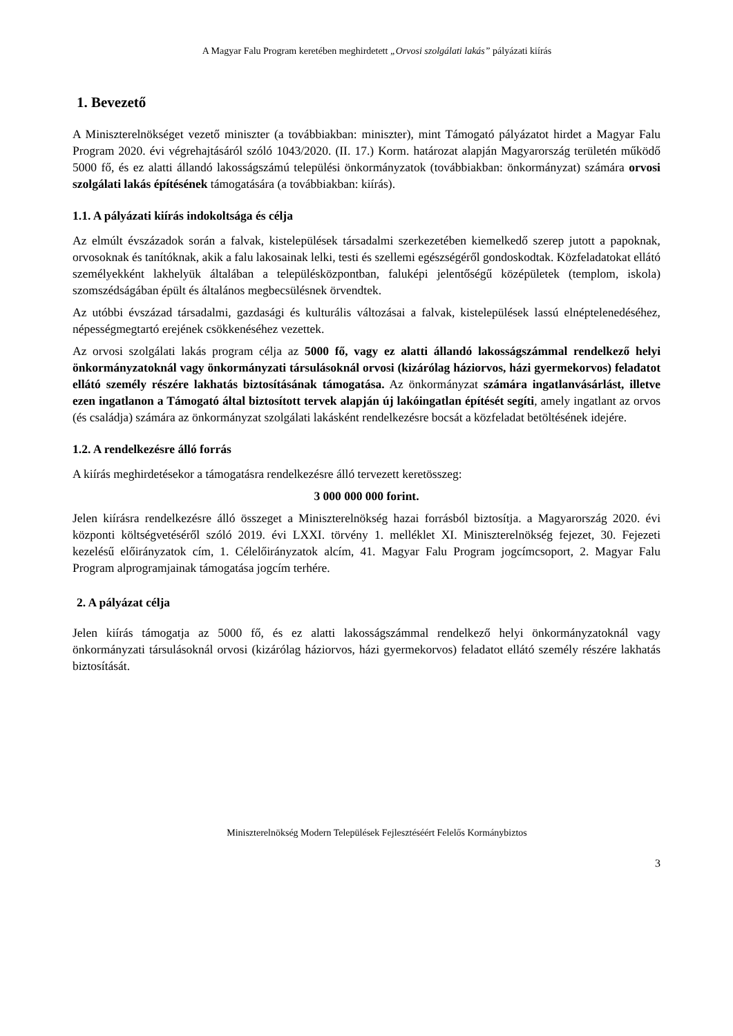A Magyar Falu Program keretében meghirdetett „Orvosi szolgálati lakás” pályázati kiírás
1. Bevezető
A Miniszterelnökséget vezető miniszter (a továbbiakban: miniszter), mint Támogató pályázatot hirdet a Magyar Falu Program 2020. évi végrehajtásáról szóló 1043/2020. (II. 17.) Korm. határozat alapján Magyarország területén működő 5000 fő, és ez alatti állandó lakosságszámú települési önkormányzatok (továbbiakban: önkormányzat) számára orvosi szolgálati lakás építésének támogatására (a továbbiakban: kiírás).
1.1. A pályázati kiírás indokoltsága és célja
Az elmúlt évszázadok során a falvak, kistelepülések társadalmi szerkezetében kiemelkedő szerep jutott a papoknak, orvosoknak és tanítóknak, akik a falu lakosainak lelki, testi és szellemi egészségéről gondoskodtak. Közfeladatokat ellátó személyekként lakhelyük általában a településközpontban, faluképi jelentőségű középületek (templom, iskola) szomszédságában épült és általános megbecsülésnek örvendtek.
Az utóbbi évszázad társadalmi, gazdasági és kulturális változásai a falvak, kistelepülések lassú elnéptelenedéséhez, népességmegtartó erejének csökkenéséhez vezettek.
Az orvosi szolgálati lakás program célja az 5000 fő, vagy ez alatti állandó lakosságszámmal rendelkező helyi önkormányzatoknál vagy önkormányzati társulásoknál orvosi (kizárólag háziorvos, házi gyermekorvos) feladatot ellátó személy részére lakhatás biztosításának támogatása. Az önkormányzat számára ingatlanvásárlást, illetve ezen ingatlanon a Támogató által biztosított tervek alapján új lakóingatlan építését segíti, amely ingatlant az orvos (és családja) számára az önkormányzat szolgálati lakásként rendelkezésre bocsát a közfeladat betöltésének idejére.
1.2. A rendelkezésre álló forrás
A kiírás meghirdetésekor a támogatásra rendelkezésre álló tervezett keretösszeg:
3 000 000 000 forint.
Jelen kiírásra rendelkezésre álló összeget a Miniszterelnökség hazai forrásból biztosítja. a Magyarország 2020. évi központi költségvetéséről szóló 2019. évi LXXI. törvény 1. melléklet XI. Miniszterelnökség fejezet, 30. Fejezeti kezelésű előirányzatok cím, 1. Célelőirányzatok alcím, 41. Magyar Falu Program jogcímcsoport, 2. Magyar Falu Program alprogramjainak támogatása jogcím terhére.
2. A pályázat célja
Jelen kiírás támogatja az 5000 fő, és ez alatti lakosságszámmal rendelkező helyi önkormányzatoknál vagy önkormányzati társulásoknál orvosi (kizárólag háziorvos, házi gyermekorvos) feladatot ellátó személy részére lakhatás biztosítását.
Miniszterelnökség Modern Települések Fejlesztéséért Felelős Kormánybiztos
3